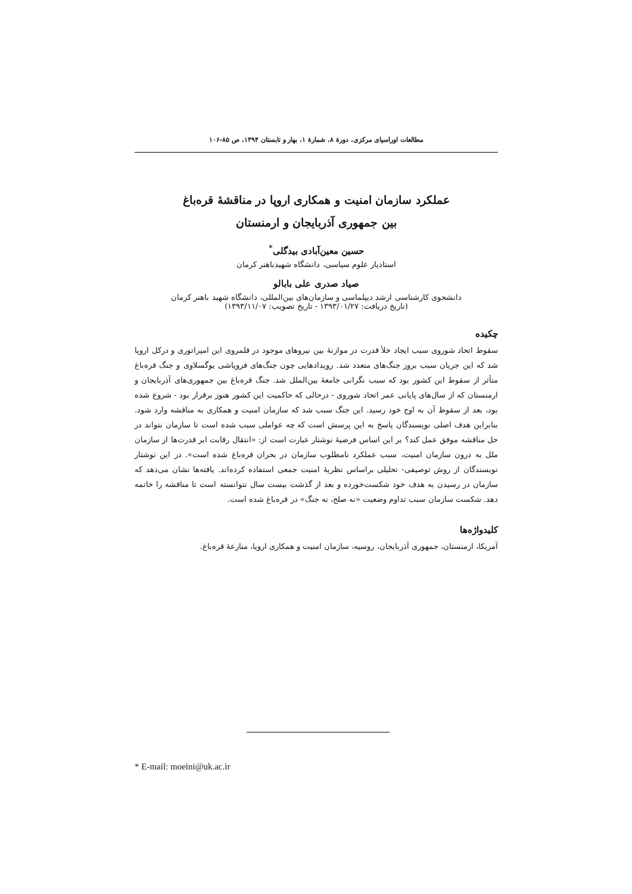مطالعات اوراسیای مرکزی، دورهٔ ۸، شمارهٔ ۱، بهار و تابستان ۱۳۹۴، ص ۸۵-۱۰۶
عملکرد سازمان امنیت و همکاری اروپا در مناقشهٔ قره‌باغ
بین جمهوری آذربایجان و ارمنستان
حسین معین‌آبادی بیدگلی<sup>*</sup>
استادیار علوم سیاسی، دانشگاه شهیدباهنر کرمان
صیاد صدری علی بابالو
دانشجوی کارشناسی ارشد دیپلماسی و سازمان‌های بین‌المللی، دانشگاه شهید باهنر کرمان
(تاریخ دریافت: ۱۳۹۳/۰۱/۲۷ - تاریخ تصویب: ۱۳۹۳/۱۱/۰۷)
چکیده
سقوط اتحاد شوروی سبب ایجاد خلأ قدرت در موازنهٔ بین نیروهای موجود در قلمروی این امپراتوری و درکل اروپا شد که این جریان سبب بروز جنگ‌های متعدد شد. رویدادهایی چون جنگ‌های فروپاشی یوگسلاوی و جنگ قره‌باغ متأثر از سقوط این کشور بود که سبب نگرانی جامعهٔ بین‌الملل شد. جنگ قره‌باغ بین جمهوری‌های آذربایجان و ارمنستان که از سال‌های پایانی عمر اتحاد شوروی - درحالی که حاکمیت این کشور هنوز برقرار بود - شروع شده بود، بعد از سقوط آن به اوج خود رسید. این جنگ سبب شد که سازمان امنیت و همکاری به مناقشه وارد شود. بنابراین هدف اصلی نویسندگان پاسخ به این پرسش است که چه عواملی سبب شده است تا سازمان نتواند در حل مناقشه موفق عمل کند؟ بر این اساس فرضیهٔ نوشتار عبارت است از: «انتقال رقابت ابر قدرت‌ها از سازمان ملل به درون سازمان امنیت، سبب عملکرد نامطلوب سازمان در بحران قره‌باغ شده است». در این نوشتار نویسندگان از روش توصیفی- تحلیلی براساس نظریهٔ امنیت جمعی استفاده کرده‌اند. یافته‌ها نشان می‌دهد که سازمان در رسیدن به هدف خود شکست‌خورده و بعد از گذشت بیست سال نتوانسته است تا مناقشه را خاتمه دهد. شکست سازمان سبب تداوم وضعیت «نه صلح، نه جنگ» در قره‌باغ شده است.
کلیدواژه‌ها
آمریکا، ارمنستان، جمهوری آذربایجان، روسیه، سازمان امنیت و همکاری اروپا، منازعهٔ قره‌باغ.
* E-mail: moeini@uk.ac.ir